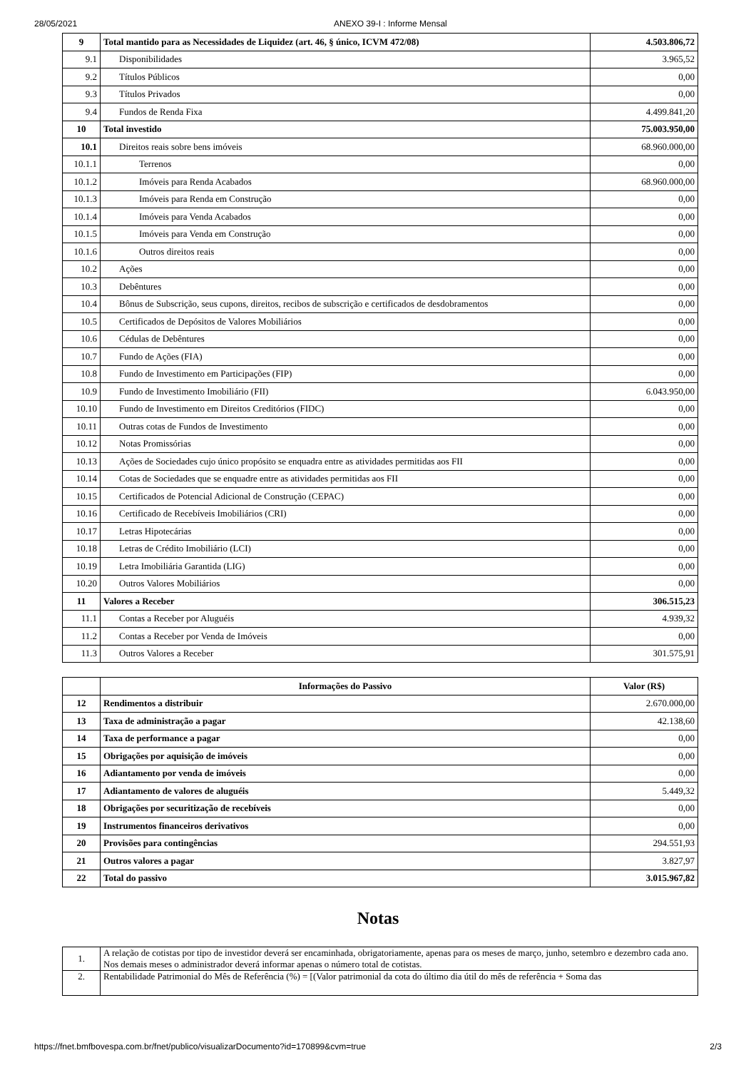28/05/2021 ANEXO 39-I : Informe Mensal
| 9 | Total mantido para as Necessidades de Liquidez (art. 46, § único, ICVM 472/08) | 4.503.806,72 |
| 9.1 | Disponibilidades | 3.965,52 |
| 9.2 | Títulos Públicos | 0,00 |
| 9.3 | Títulos Privados | 0,00 |
| 9.4 | Fundos de Renda Fixa | 4.499.841,20 |
| 10 | Total investido | 75.003.950,00 |
| 10.1 | Direitos reais sobre bens imóveis | 68.960.000,00 |
| 10.1.1 | Terrenos | 0,00 |
| 10.1.2 | Imóveis para Renda Acabados | 68.960.000,00 |
| 10.1.3 | Imóveis para Renda em Construção | 0,00 |
| 10.1.4 | Imóveis para Venda Acabados | 0,00 |
| 10.1.5 | Imóveis para Venda em Construção | 0,00 |
| 10.1.6 | Outros direitos reais | 0,00 |
| 10.2 | Ações | 0,00 |
| 10.3 | Debêntures | 0,00 |
| 10.4 | Bônus de Subscrição, seus cupons, direitos, recibos de subscrição e certificados de desdobramentos | 0,00 |
| 10.5 | Certificados de Depósitos de Valores Mobiliários | 0,00 |
| 10.6 | Cédulas de Debêntures | 0,00 |
| 10.7 | Fundo de Ações (FIA) | 0,00 |
| 10.8 | Fundo de Investimento em Participações (FIP) | 0,00 |
| 10.9 | Fundo de Investimento Imobiliário (FII) | 6.043.950,00 |
| 10.10 | Fundo de Investimento em Direitos Creditórios (FIDC) | 0,00 |
| 10.11 | Outras cotas de Fundos de Investimento | 0,00 |
| 10.12 | Notas Promissórias | 0,00 |
| 10.13 | Ações de Sociedades cujo único propósito se enquadra entre as atividades permitidas aos FII | 0,00 |
| 10.14 | Cotas de Sociedades que se enquadre entre as atividades permitidas aos FII | 0,00 |
| 10.15 | Certificados de Potencial Adicional de Construção (CEPAC) | 0,00 |
| 10.16 | Certificado de Recebíveis Imobiliários (CRI) | 0,00 |
| 10.17 | Letras Hipotecárias | 0,00 |
| 10.18 | Letras de Crédito Imobiliário (LCI) | 0,00 |
| 10.19 | Letra Imobiliária Garantida (LIG) | 0,00 |
| 10.20 | Outros Valores Mobiliários | 0,00 |
| 11 | Valores a Receber | 306.515,23 |
| 11.1 | Contas a Receber por Aluguéis | 4.939,32 |
| 11.2 | Contas a Receber por Venda de Imóveis | 0,00 |
| 11.3 | Outros Valores a Receber | 301.575,91 |
| | Informações do Passivo | Valor (R$) |
| --- | --- | --- |
| 12 | Rendimentos a distribuir | 2.670.000,00 |
| 13 | Taxa de administração a pagar | 42.138,60 |
| 14 | Taxa de performance a pagar | 0,00 |
| 15 | Obrigações por aquisição de imóveis | 0,00 |
| 16 | Adiantamento por venda de imóveis | 0,00 |
| 17 | Adiantamento de valores de aluguéis | 5.449,32 |
| 18 | Obrigações por securitização de recebíveis | 0,00 |
| 19 | Instrumentos financeiros derivativos | 0,00 |
| 20 | Provisões para contingências | 294.551,93 |
| 21 | Outros valores a pagar | 3.827,97 |
| 22 | Total do passivo | 3.015.967,82 |
Notas
| 1. | A relação de cotistas por tipo de investidor deverá ser encaminhada, obrigatoriamente, apenas para os meses de março, junho, setembro e dezembro cada ano. Nos demais meses o administrador deverá informar apenas o número total de cotistas. |
| 2. | Rentabilidade Patrimonial do Mês de Referência (%) = [(Valor patrimonial da cota do último dia útil do mês de referência + Soma das |
https://fnet.bmfbovespa.com.br/fnet/publico/visualizarDocumento?id=170899&cvm=true 2/3